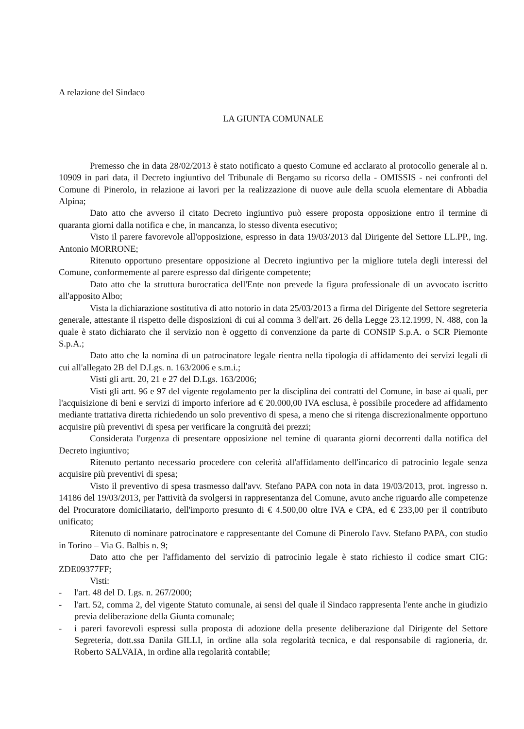A relazione del Sindaco
LA GIUNTA COMUNALE
Premesso che in data 28/02/2013 è stato notificato a questo Comune ed acclarato al protocollo generale al n. 10909 in pari data, il Decreto ingiuntivo del Tribunale di Bergamo su ricorso della - OMISSIS - nei confronti del Comune di Pinerolo, in relazione ai lavori per la realizzazione di nuove aule della scuola elementare di Abbadia Alpina;
Dato atto che avverso il citato Decreto ingiuntivo può essere proposta opposizione entro il termine di quaranta giorni dalla notifica e che, in mancanza, lo stesso diventa esecutivo;
Visto il parere favorevole all'opposizione, espresso in data 19/03/2013 dal Dirigente del Settore LL.PP., ing. Antonio MORRONE;
Ritenuto opportuno presentare opposizione al Decreto ingiuntivo per la migliore tutela degli interessi del Comune, conformemente al parere espresso dal dirigente competente;
Dato atto che la struttura burocratica dell'Ente non prevede la figura professionale di un avvocato iscritto all'apposito Albo;
Vista la dichiarazione sostitutiva di atto notorio in data 25/03/2013 a firma del Dirigente del Settore segreteria generale, attestante il rispetto delle disposizioni di cui al comma 3 dell'art. 26 della Legge 23.12.1999, N. 488, con la quale è stato dichiarato che il servizio non è oggetto di convenzione da parte di CONSIP S.p.A. o SCR Piemonte S.p.A.;
Dato atto che la nomina di un patrocinatore legale rientra nella tipologia di affidamento dei servizi legali di cui all'allegato 2B del D.Lgs. n. 163/2006 e s.m.i.;
Visti gli artt. 20, 21 e 27 del D.Lgs. 163/2006;
Visti gli artt. 96 e 97 del vigente regolamento per la disciplina dei contratti del Comune, in base ai quali, per l'acquisizione di beni e servizi di importo inferiore ad € 20.000,00 IVA esclusa, è possibile procedere ad affidamento mediante trattativa diretta richiedendo un solo preventivo di spesa, a meno che si ritenga discrezionalmente opportuno acquisire più preventivi di spesa per verificare la congruità dei prezzi;
Considerata l'urgenza di presentare opposizione nel temine di quaranta giorni decorrenti dalla notifica del Decreto ingiuntivo;
Ritenuto pertanto necessario procedere con celerità all'affidamento dell'incarico di patrocinio legale senza acquisire più preventivi di spesa;
Visto il preventivo di spesa trasmesso dall'avv. Stefano PAPA con nota in data 19/03/2013, prot. ingresso n. 14186 del 19/03/2013, per l'attività da svolgersi in rappresentanza del Comune, avuto anche riguardo alle competenze del Procuratore domiciliatario, dell'importo presunto di € 4.500,00 oltre IVA e CPA, ed € 233,00 per il contributo unificato;
Ritenuto di nominare patrocinatore e rappresentante del Comune di Pinerolo l'avv. Stefano PAPA, con studio in Torino – Via G. Balbis n. 9;
Dato atto che per l'affidamento del servizio di patrocinio legale è stato richiesto il codice smart CIG: ZDE09377FF;
Visti:
- l'art. 48 del D. Lgs. n. 267/2000;
- l'art. 52, comma 2, del vigente Statuto comunale, ai sensi del quale il Sindaco rappresenta l'ente anche in giudizio previa deliberazione della Giunta comunale;
- i pareri favorevoli espressi sulla proposta di adozione della presente deliberazione dal Dirigente del Settore Segreteria, dott.ssa Danila GILLI, in ordine alla sola regolarità tecnica, e dal responsabile di ragioneria, dr. Roberto SALVAIA, in ordine alla regolarità contabile;